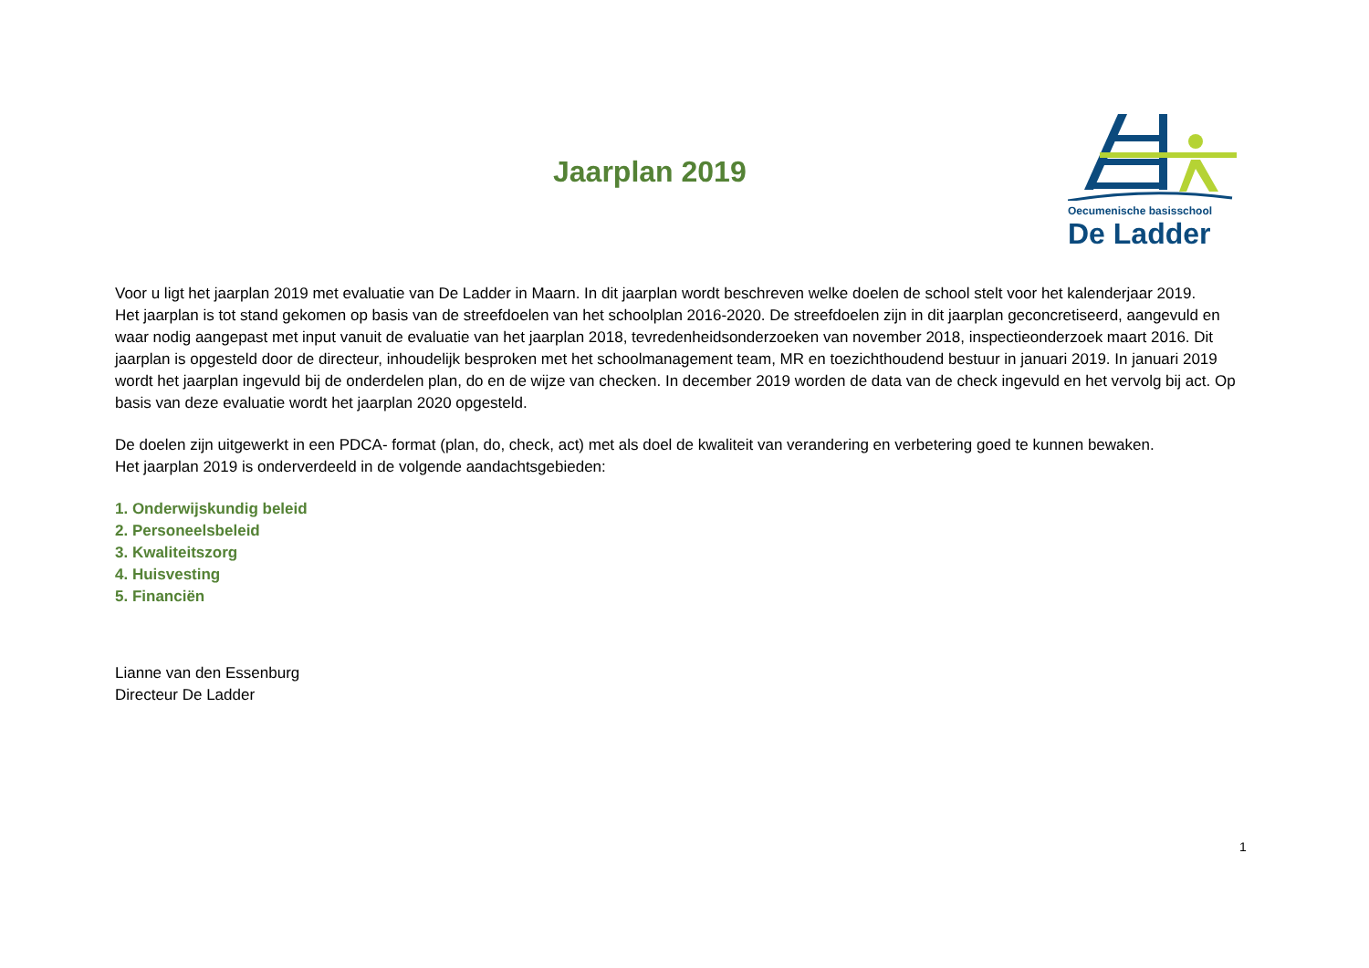Jaarplan 2019
Oecumenische basisschool
De Ladder
Voor u ligt het jaarplan 2019 met evaluatie van De Ladder in Maarn. In dit jaarplan wordt beschreven welke doelen de school stelt voor het kalenderjaar 2019.
Het jaarplan is tot stand gekomen op basis van de streefdoelen van het schoolplan 2016-2020. De streefdoelen zijn in dit jaarplan geconcretiseerd, aangevuld en waar nodig aangepast met input vanuit de evaluatie van het jaarplan 2018, tevredenheidsonderzoeken van november 2018, inspectieonderzoek maart 2016. Dit jaarplan is opgesteld door de directeur, inhoudelijk besproken met het schoolmanagement team, MR en toezichthoudend bestuur in januari 2019. In januari 2019 wordt het jaarplan ingevuld bij de onderdelen plan, do en de wijze van checken. In december 2019 worden de data van de check ingevuld en het vervolg bij act. Op basis van deze evaluatie wordt het jaarplan 2020 opgesteld.
De doelen zijn uitgewerkt in een PDCA- format (plan, do, check, act) met als doel de kwaliteit van verandering en verbetering goed te kunnen bewaken.
Het jaarplan 2019 is onderverdeeld in de volgende aandachtsgebieden:
1. Onderwijskundig beleid
2. Personeelsbeleid
3. Kwaliteitszorg
4. Huisvesting
5. Financiën
Lianne van den Essenburg
Directeur De Ladder
1